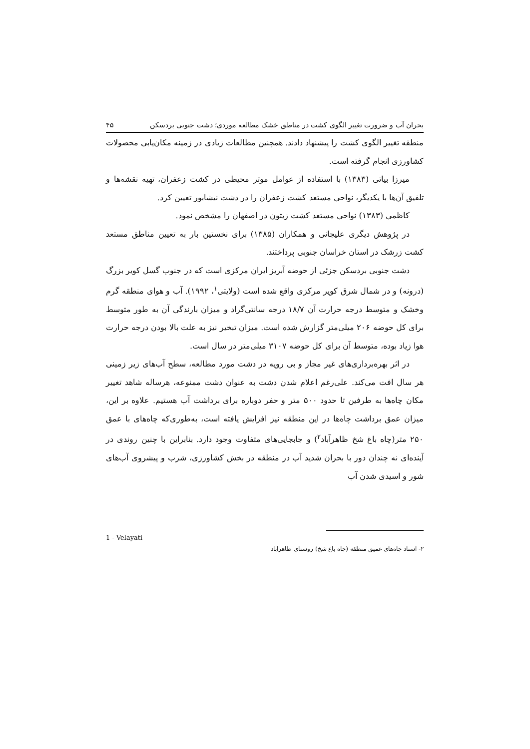بحران آب و ضرورت تغییر الگوی کشت در مناطق خشک مطالعه موردی؛ دشت جنوبی بردسکن ۴۵
منطقه تغییر الگوی کشت را پیشنهاد دادند. همچنین مطالعات زیادی در زمینه مکان‌یابی محصولات کشاورزی انجام گرفته است.
میرزا بیاتی (۱۳۸۳) با استفاده از عوامل موثر محیطی در کشت زعفران، تهیه نقشه‌ها و تلفیق آن‌ها با یکدیگر، نواحی مستعد کشت زعفران را در دشت نیشابور تعیین کرد.
کاظمی (۱۳۸۳) نواحی مستعد کشت زیتون در اصفهان را مشخص نمود.
در پژوهش دیگری علیجانی و همکاران (۱۳۸۵) برای نخستین بار به تعیین مناطق مستعد کشت زرشک در استان خراسان جنوبی پرداختند.
دشت جنوبی بردسکن جزئی از حوضه آبریز ایران مرکزی است که در جنوب گسل کویر بزرگ (درونه) و در شمال شرق کویر مرکزی واقع شده است (ولایتی<sup>۱</sup>، ۱۹۹۲). آب و هوای منطقه گرم وخشک و متوسط درجه حرارت آن ۱۸/۷ درجه سانتی‌گراد و میزان بارندگی آن به طور متوسط برای کل حوضه ۲۰۶ میلی‌متر گزارش شده است. میزان تبخیر نیز به علت بالا بودن درجه حرارت هوا زیاد بوده، متوسط آن برای کل حوضه ۳۱۰۷ میلی‌متر در سال است.
در اثر بهره‌برداری‌های غیر مجاز و بی رویه در دشت مورد مطالعه، سطح آب‌های زیر زمینی هر سال افت می‌کند. علی‌رغم اعلام شدن دشت به عنوان دشت ممنوعه، هرساله شاهد تغییر مکان چاه‌ها به طرفین تا حدود ۵۰۰ متر و حفر دوباره برای برداشت آب هستیم. علاوه بر این، میزان عمق برداشت چاه‌ها در این منطقه نیز افزایش یافته است، به‌طوری‌که چاه‌های با عمق ۲۵۰ متر(چاه باغ شخ ظاهرآباد<sup>۲</sup>) و جابجایی‌های متفاوت وجود دارد. بنابراین با چنین روندی در آینده‌ای نه چندان دور با بحران شدید آب در منطقه در بخش کشاورزی، شرب و پیشروی آب‌های شور و اسیدی شدن آب
1 - Velayati
۲- اسناد چاه‌های عمیق منطقه (چاه باغ شخ) روستای ظاهراباد